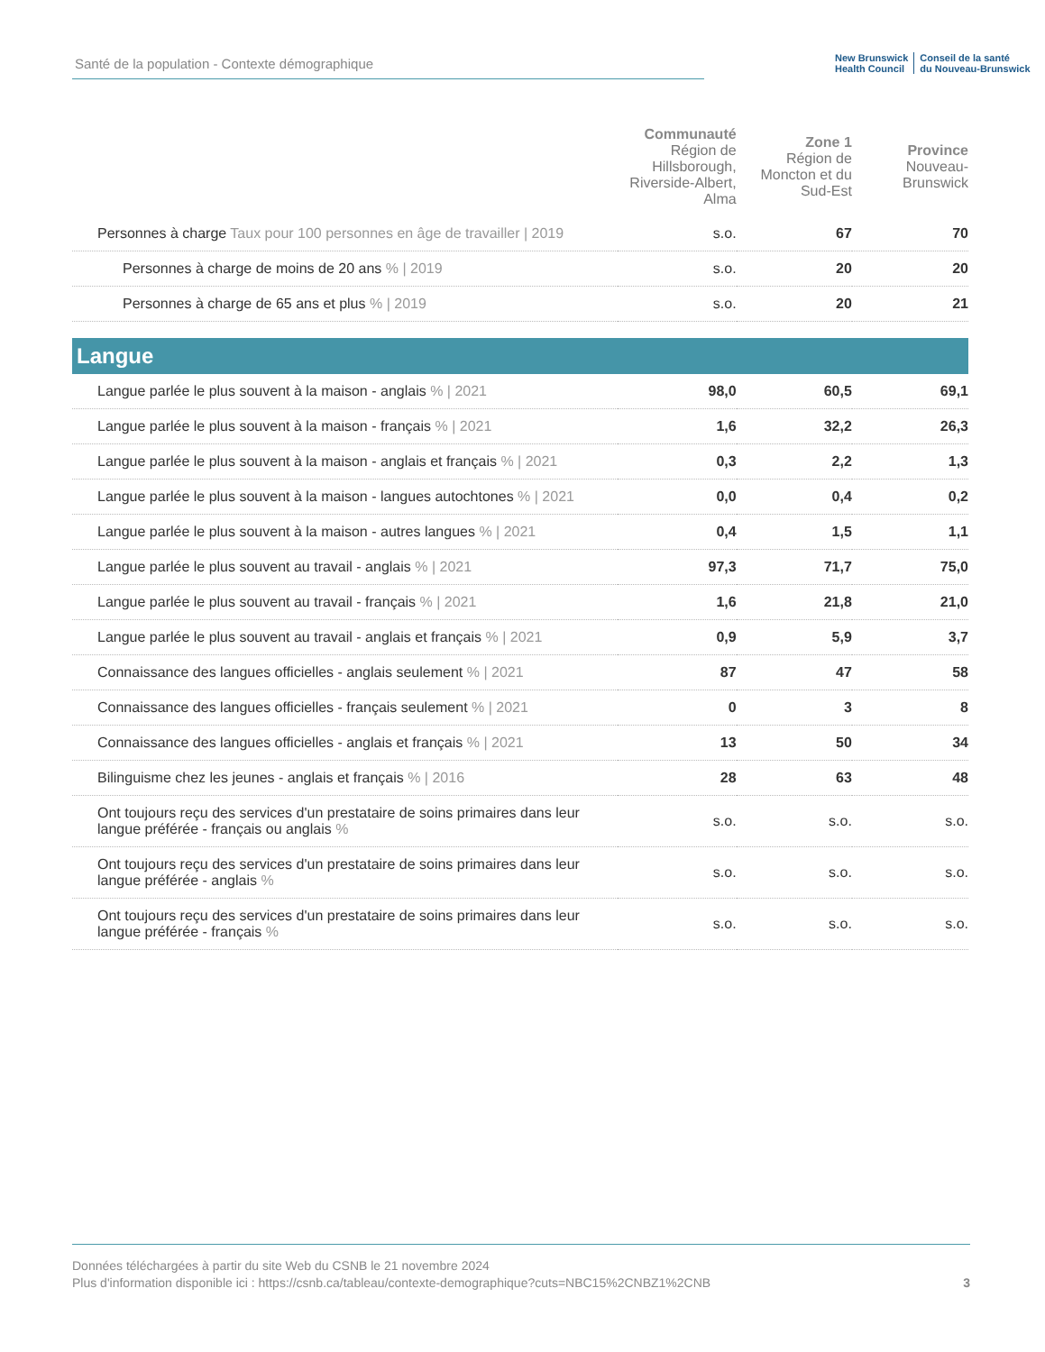Santé de la population - Contexte démographique
New Brunswick
Health Council Conseil de la santé
du Nouveau-Brunswick
| | Communauté Région de Hillsborough, Riverside-Albert, Alma | Zone 1 Région de Moncton et du Sud-Est | Province Nouveau-Brunswick |
| --- | --- | --- | --- |
| Personnes à charge Taux pour 100 personnes en âge de travailler / 2019 | s.o. | 67 | 70 |
| Personnes à charge de moins de 20 ans % / 2019 | s.o. | 20 | 20 |
| Personnes à charge de 65 ans et plus % / 2019 | s.o. | 20 | 21 |
| Langue | | | |
| Langue parlée le plus souvent à la maison - anglais % / 2021 | 98,0 | 60,5 | 69,1 |
| Langue parlée le plus souvent à la maison - français % / 2021 | 1,6 | 32,2 | 26,3 |
| Langue parlée le plus souvent à la maison - anglais et français % / 2021 | 0,3 | 2,2 | 1,3 |
| Langue parlée le plus souvent à la maison - langues autochtones % / 2021 | 0,0 | 0,4 | 0,2 |
| Langue parlée le plus souvent à la maison - autres langues % / 2021 | 0,4 | 1,5 | 1,1 |
| Langue parlée le plus souvent au travail - anglais % / 2021 | 97,3 | 71,7 | 75,0 |
| Langue parlée le plus souvent au travail - français % / 2021 | 1,6 | 21,8 | 21,0 |
| Langue parlée le plus souvent au travail - anglais et français % / 2021 | 0,9 | 5,9 | 3,7 |
| Connaissance des langues officielles - anglais seulement % / 2021 | 87 | 47 | 58 |
| Connaissance des langues officielles - français seulement % / 2021 | 0 | 3 | 8 |
| Connaissance des langues officielles - anglais et français % / 2021 | 13 | 50 | 34 |
| Bilinguisme chez les jeunes - anglais et français % / 2016 | 28 | 63 | 48 |
| Ont toujours reçu des services d'un prestataire de soins primaires dans leur langue préférée - français ou anglais % | s.o. | s.o. | s.o. |
| Ont toujours reçu des services d'un prestataire de soins primaires dans leur langue préférée - anglais % | s.o. | s.o. | s.o. |
| Ont toujours reçu des services d'un prestataire de soins primaires dans leur langue préférée - français % | s.o. | s.o. | s.o. |
3 Données téléchargées à partir du site Web du CSNB le 21 novembre 2024
Plus d'information disponible ici : https://csnb.ca/tableau/contexte-demographique?cuts=NBC15%2CNBZ1%2CNB